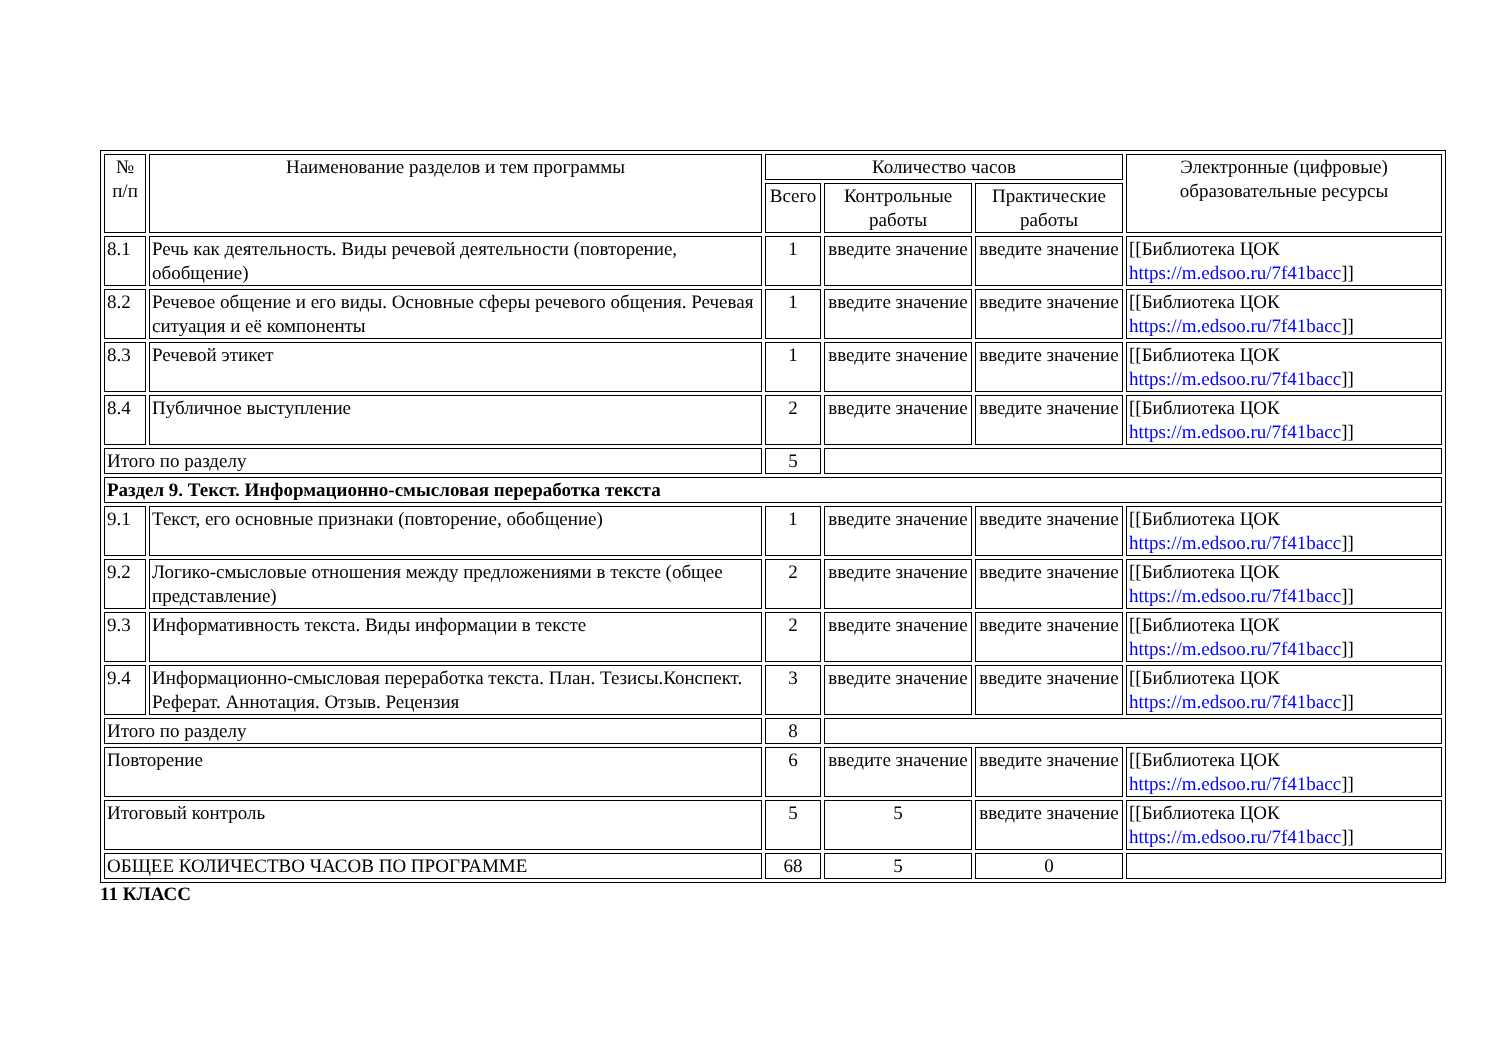| № п/п | Наименование разделов и тем программы | Количество часов | | | Электронные (цифровые) образовательные ресурсы |
| --- | --- | --- | --- | --- | --- |
| | | Всего | Контрольные работы | Практические работы | |
| 8.1 | Речь как деятельность. Виды речевой деятельности (повторение, обобщение) | 1 | введите значение | введите значение | [[Библиотека ЦОК https://m.edsoo.ru/7f41bacc ]] |
| 8.2 | Речевое общение и его виды. Основные сферы речевого общения. Речевая ситуация и её компоненты | 1 | введите значение | введите значение | [[Библиотека ЦОК https://m.edsoo.ru/7f41bacc ]] |
| 8.3 | Речевой этикет | 1 | введите значение | введите значение | [[Библиотека ЦОК https://m.edsoo.ru/7f41bacc ]] |
| 8.4 | Публичное выступление | 2 | введите значение | введите значение | [[Библиотека ЦОК https://m.edsoo.ru/7f41bacc ]] |
| Итого по разделу | | 5 | | | |
| Раздел 9. Текст. Информационно-смысловая переработка текста | | | | | |
| 9.1 | Текст, его основные признаки (повторение, обобщение) | 1 | введите значение | введите значение | [[Библиотека ЦОК https://m.edsoo.ru/7f41bacc ]] |
| 9.2 | Логико-смысловые отношения между предложениями в тексте (общее представление) | 2 | введите значение | введите значение | [[Библиотека ЦОК https://m.edsoo.ru/7f41bacc ]] |
| 9.3 | Информативность текста. Виды информации в тексте | 2 | введите значение | введите значение | [[Библиотека ЦОК https://m.edsoo.ru/7f41bacc ]] |
| 9.4 | Информационно-смысловая переработка текста. План. Тезисы.Конспект. Реферат. Аннотация. Отзыв. Рецензия | 3 | введите значение | введите значение | [[Библиотека ЦОК https://m.edsoo.ru/7f41bacc ]] |
| Итого по разделу | | 8 | | | |
| Повторение | | 6 | введите значение | введите значение | [[Библиотека ЦОК https://m.edsoo.ru/7f41bacc ]] |
| Итоговый контроль | | 5 | 5 | введите значение | [[Библиотека ЦОК https://m.edsoo.ru/7f41bacc ]] |
| ОБЩЕЕ КОЛИЧЕСТВО ЧАСОВ ПО ПРОГРАММЕ | | 68 | 5 | 0 | |
11 КЛАСС